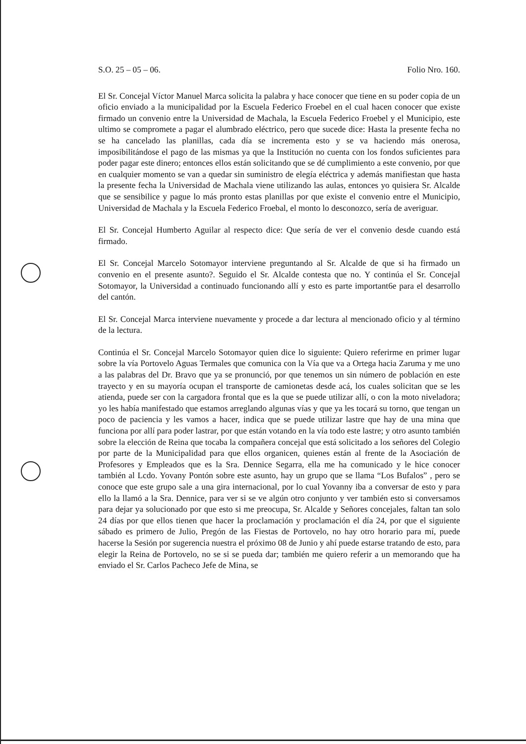S.O. 25 – 05 – 06. Folio Nro. 160.
El Sr. Concejal Víctor Manuel Marca solicita la palabra y hace conocer que tiene en su poder copia de un oficio enviado a la municipalidad por la Escuela Federico Froebel en el cual hacen conocer que existe firmado un convenio entre la Universidad de Machala, la Escuela Federico Froebel y el Municipio, este ultimo se compromete a pagar el alumbrado eléctrico, pero que sucede dice: Hasta la presente fecha no se ha cancelado las planillas, cada día se incrementa esto y se va haciendo más onerosa, imposibilitándose el pago de las mismas ya que la Institución no cuenta con los fondos suficientes para poder pagar este dinero; entonces ellos están solicitando que se dé cumplimiento a este convenio, por que en cualquier momento se van a quedar sin suministro de elegía eléctrica y además manifiestan que hasta la presente fecha la Universidad de Machala viene utilizando las aulas, entonces yo quisiera Sr. Alcalde que se sensibilice y pague lo más pronto estas planillas por que existe el convenio entre el Municipio, Universidad de Machala y la Escuela Federico Froebal, el monto lo desconozco, sería de averiguar.
El Sr. Concejal Humberto Aguilar al respecto dice: Que sería de ver el convenio desde cuando está firmado.
El Sr. Concejal Marcelo Sotomayor interviene preguntando al Sr. Alcalde de que si ha firmado un convenio en el presente asunto?. Seguido el Sr. Alcalde contesta que no. Y continúa el Sr. Concejal Sotomayor, la Universidad a continuado funcionando allí y esto es parte important6e para el desarrollo del cantón.
El Sr. Concejal Marca interviene nuevamente y procede a dar lectura al mencionado oficio y al término de la lectura.
Continúa el Sr. Concejal Marcelo Sotomayor quien dice lo siguiente: Quiero referirme en primer lugar sobre la vía Portovelo Aguas Termales que comunica con la Vía que va a Ortega hacia Zaruma y me uno a las palabras del Dr. Bravo que ya se pronunció, por que tenemos un sin número de población en este trayecto y en su mayoría ocupan el transporte de camionetas desde acá, los cuales solicitan que se les atienda, puede ser con la cargadora frontal que es la que se puede utilizar allí, o con la moto niveladora; yo les había manifestado que estamos arreglando algunas vías y que ya les tocará su torno, que tengan un poco de paciencia y les vamos a hacer, indica que se puede utilizar lastre que hay de una mina que funciona por allí para poder lastrar, por que están votando en la vía todo este lastre; y otro asunto también sobre la elección de Reina que tocaba la compañera concejal que está solicitado a los señores del Colegio por parte de la Municipalidad para que ellos organicen, quienes están al frente de la Asociación de Profesores y Empleados que es la Sra. Dennice Segarra, ella me ha comunicado y le hice conocer también al Lcdo. Yovany Pontón sobre este asunto, hay un grupo que se llama “Los Bufalos” , pero se conoce que este grupo sale a una gira internacional, por lo cual Yovanny iba a conversar de esto y para ello la llamó a la Sra. Dennice, para ver si se ve algún otro conjunto y ver también esto si conversamos para dejar ya solucionado por que esto si me preocupa, Sr. Alcalde y Señores concejales, faltan tan solo 24 días por que ellos tienen que hacer la proclamación y proclamación el día 24, por que el siguiente sábado es primero de Julio, Pregón de las Fiestas de Portovelo, no hay otro horario para mí, puede hacerse la Sesión por sugerencia nuestra el próximo 08 de Junio y ahí puede estarse tratando de esto, para elegir la Reina de Portovelo, no se si se pueda dar; también me quiero referir a un memorando que ha enviado el Sr. Carlos Pacheco Jefe de Mina, se